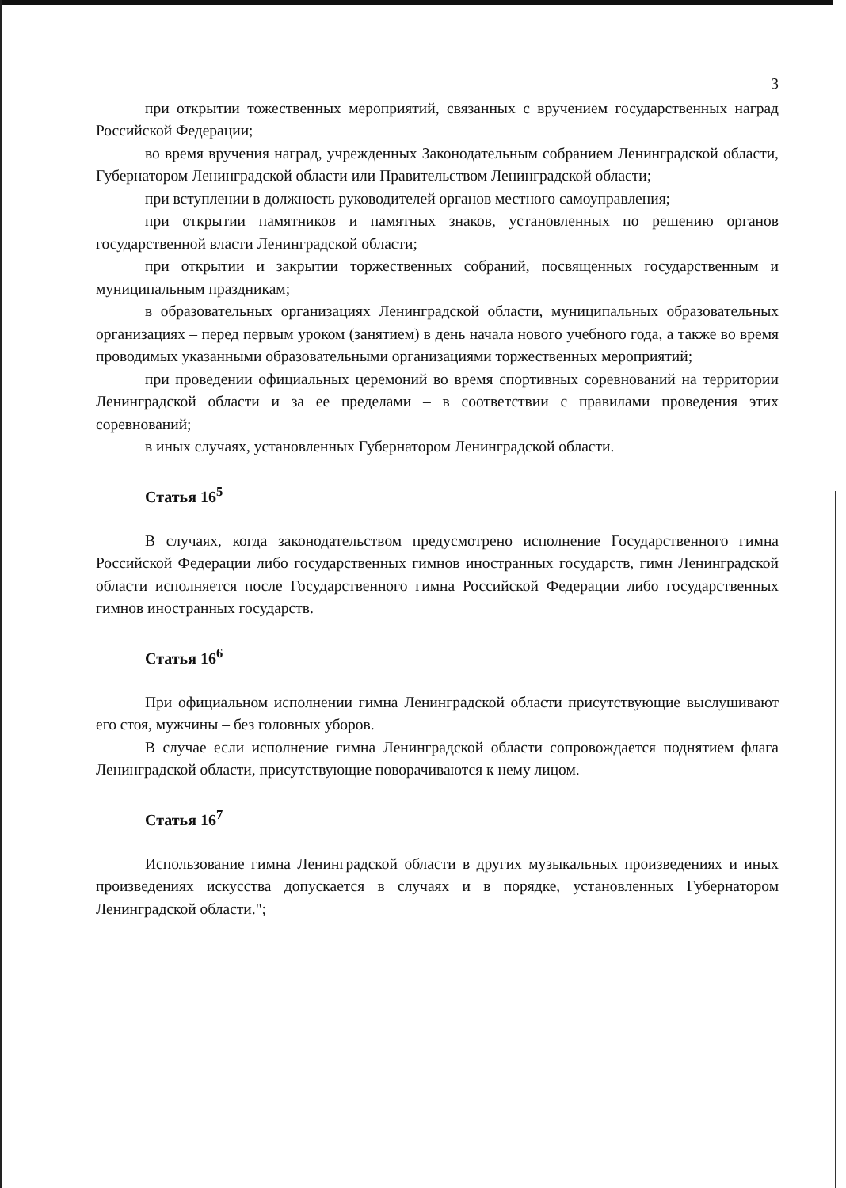3
при открытии тожественных мероприятий, связанных с вручением государственных наград Российской Федерации;
во время вручения наград, учрежденных Законодательным собранием Ленинградской области, Губернатором Ленинградской области или Правительством Ленинградской области;
при вступлении в должность руководителей органов местного самоуправления;
при открытии памятников и памятных знаков, установленных по решению органов государственной власти Ленинградской области;
при открытии и закрытии торжественных собраний, посвященных государственным и муниципальным праздникам;
в образовательных организациях Ленинградской области, муниципальных образовательных организациях – перед первым уроком (занятием) в день начала нового учебного года, а также во время проводимых указанными образовательными организациями торжественных мероприятий;
при проведении официальных церемоний во время спортивных соревнований на территории Ленинградской области и за ее пределами – в соответствии с правилами проведения этих соревнований;
в иных случаях, установленных Губернатором Ленинградской области.
Статья 16<sup>5</sup>
В случаях, когда законодательством предусмотрено исполнение Государственного гимна Российской Федерации либо государственных гимнов иностранных государств, гимн Ленинградской области исполняется после Государственного гимна Российской Федерации либо государственных гимнов иностранных государств.
Статья 16<sup>6</sup>
При официальном исполнении гимна Ленинградской области присутствующие выслушивают его стоя, мужчины – без головных уборов.
В случае если исполнение гимна Ленинградской области сопровождается поднятием флага Ленинградской области, присутствующие поворачиваются к нему лицом.
Статья 16<sup>7</sup>
Использование гимна Ленинградской области в других музыкальных произведениях и иных произведениях искусства допускается в случаях и в порядке, установленных Губернатором Ленинградской области.";